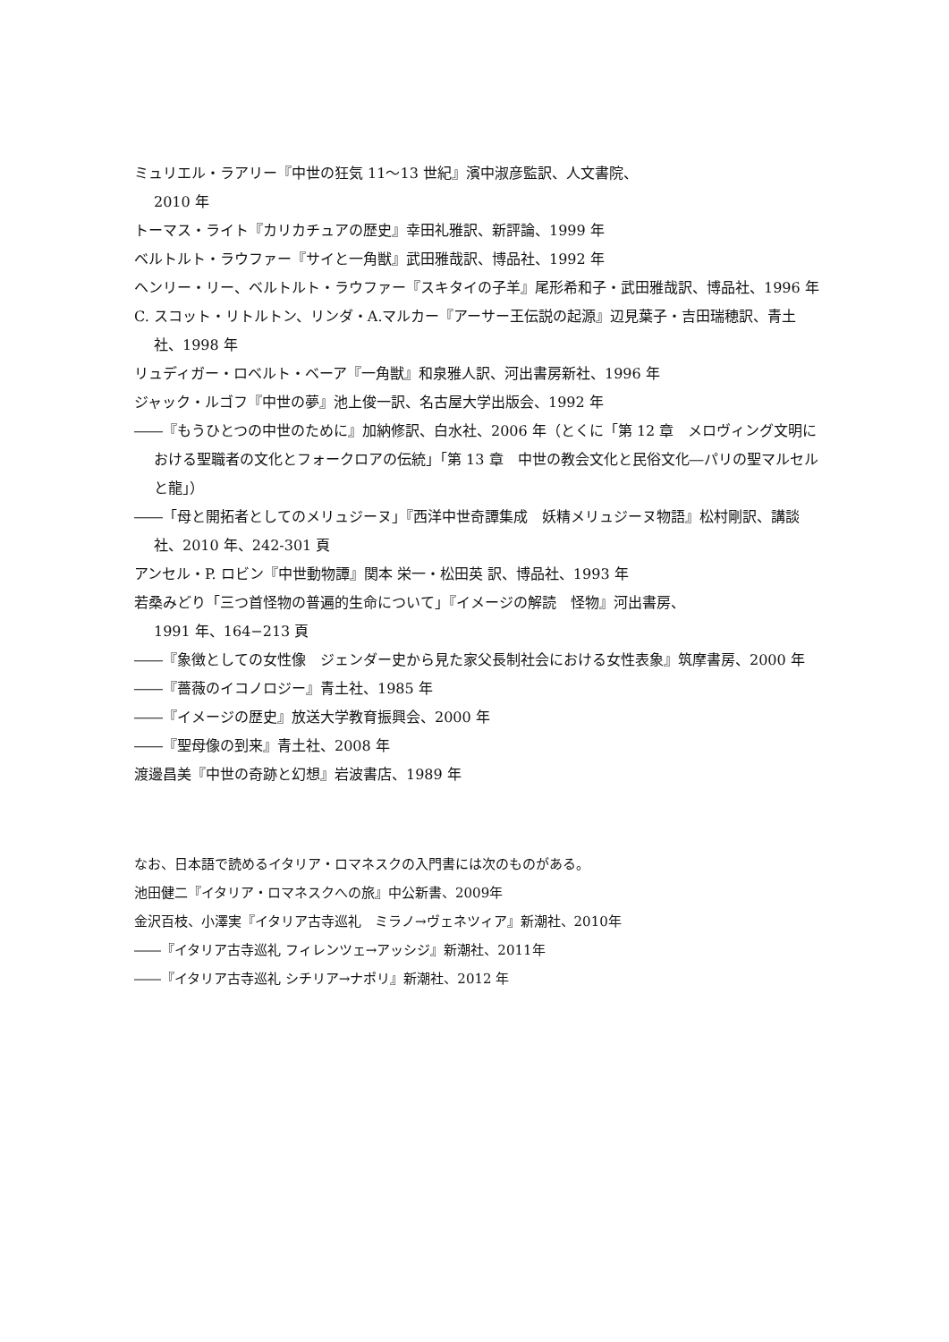ミュリエル・ラアリー『中世の狂気 11〜13 世紀』濱中淑彦監訳、人文書院、
2010 年
トーマス・ライト『カリカチュアの歴史』幸田礼雅訳、新評論、1999 年
ベルトルト・ラウファー『サイと一角獣』武田雅哉訳、博品社、1992 年
ヘンリー・リー、ベルトルト・ラウファー『スキタイの子羊』尾形希和子・武田雅哉訳、博品社、1996 年
C. スコット・リトルトン、リンダ・A.マルカー『アーサー王伝説の起源』辺見葉子・吉田瑞穂訳、青土社、1998 年
リュディガー・ロベルト・ベーア『一角獣』和泉雅人訳、河出書房新社、1996 年
ジャック・ルゴフ『中世の夢』池上俊一訳、名古屋大学出版会、1992 年
――『もうひとつの中世のために』加納修訳、白水社、2006 年（とくに「第 12 章　メロヴィング文明における聖職者の文化とフォークロアの伝統」「第 13 章　中世の教会文化と民俗文化―パリの聖マルセルと龍」）
――「母と開拓者としてのメリュジーヌ」『西洋中世奇譚集成　妖精メリュジーヌ物語』松村剛訳、講談社、2010 年、242-301 頁
アンセル・P. ロビン『中世動物譚』関本 栄一・松田英 訳、博品社、1993 年
若桑みどり「三つ首怪物の普遍的生命について」『イメージの解読　怪物』河出書房、
1991 年、164−213 頁
――『象徴としての女性像　ジェンダー史から見た家父長制社会における女性表象』筑摩書房、2000 年
――『薔薇のイコノロジー』青土社、1985 年
――『イメージの歴史』放送大学教育振興会、2000 年
――『聖母像の到来』青土社、2008 年
渡邊昌美『中世の奇跡と幻想』岩波書店、1989 年
なお、日本語で読めるイタリア・ロマネスクの入門書には次のものがある。
池田健二『イタリア・ロマネスクへの旅』中公新書、2009年
金沢百枝、小澤実『イタリア古寺巡礼　ミラノ→ヴェネツィア』新潮社、2010年
――『イタリア古寺巡礼 フィレンツェ→アッシジ』新潮社、2011年
――『イタリア古寺巡礼 シチリア→ナポリ』新潮社、2012 年